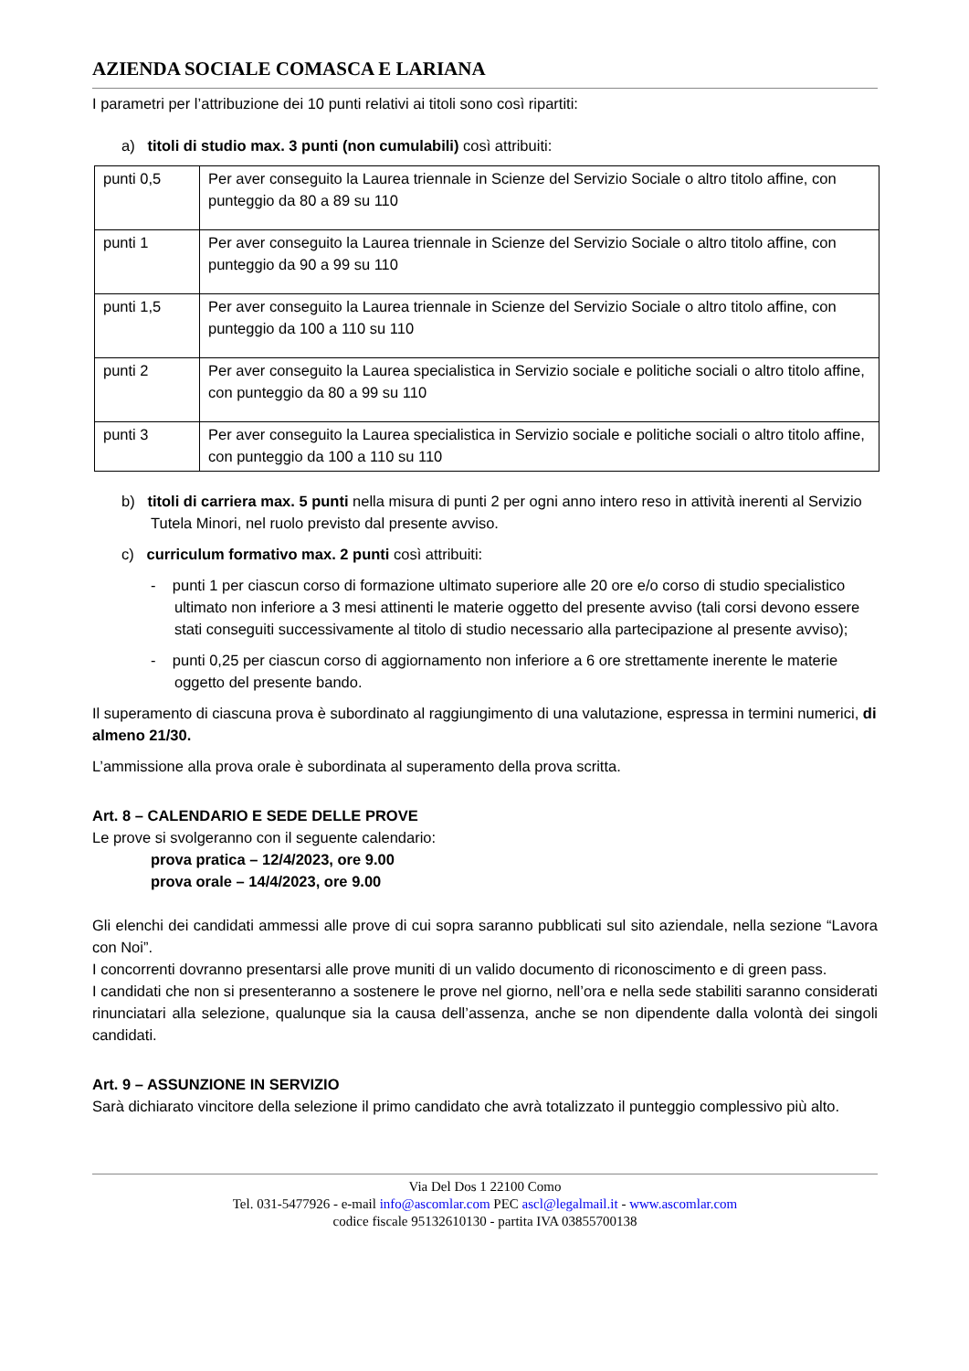AZIENDA SOCIALE COMASCA E LARIANA
I parametri per l’attribuzione dei 10 punti relativi ai titoli sono così ripartiti:
a) titoli di studio max. 3 punti (non cumulabili) così attribuiti:
| punti 0,5 | Per aver conseguito la Laurea triennale in Scienze del Servizio Sociale o altro titolo affine, con punteggio da 80 a 89 su 110 |
| punti 1 | Per aver conseguito la Laurea triennale in Scienze del Servizio Sociale o altro titolo affine, con punteggio da 90 a 99 su 110 |
| punti 1,5 | Per aver conseguito la Laurea triennale in Scienze del Servizio Sociale o altro titolo affine, con punteggio da 100 a 110 su 110 |
| punti 2 | Per aver conseguito la Laurea specialistica in Servizio sociale e politiche sociali o altro titolo affine, con punteggio da 80 a 99 su 110 |
| punti 3 | Per aver conseguito la Laurea specialistica in Servizio sociale e politiche sociali o altro titolo affine, con punteggio da 100 a 110 su 110 |
b) titoli di carriera max. 5 punti nella misura di punti 2 per ogni anno intero reso in attività inerenti al Servizio Tutela Minori, nel ruolo previsto dal presente avviso.
c) curriculum formativo max. 2 punti così attribuiti:
- punti 1 per ciascun corso di formazione ultimato superiore alle 20 ore e/o corso di studio specialistico ultimato non inferiore a 3 mesi attinenti le materie oggetto del presente avviso (tali corsi devono essere stati conseguiti successivamente al titolo di studio necessario alla partecipazione al presente avviso);
- punti 0,25 per ciascun corso di aggiornamento non inferiore a 6 ore strettamente inerente le materie oggetto del presente bando.
Il superamento di ciascuna prova è subordinato al raggiungimento di una valutazione, espressa in termini numerici, di almeno 21/30.
L’ammissione alla prova orale è subordinata al superamento della prova scritta.
Art. 8 – CALENDARIO E SEDE DELLE PROVE
Le prove si svolgeranno con il seguente calendario:
prova pratica – 12/4/2023, ore 9.00
prova orale – 14/4/2023, ore 9.00
Gli elenchi dei candidati ammessi alle prove di cui sopra saranno pubblicati sul sito aziendale, nella sezione “Lavora con Noi”.
I concorrenti dovranno presentarsi alle prove muniti di un valido documento di riconoscimento e di green pass.
I candidati che non si presenteranno a sostenere le prove nel giorno, nell’ora e nella sede stabiliti saranno considerati rinunciatari alla selezione, qualunque sia la causa dell’assenza, anche se non dipendente dalla volontà dei singoli candidati.
Art. 9 – ASSUNZIONE IN SERVIZIO
Sarà dichiarato vincitore della selezione il primo candidato che avrà totalizzato il punteggio complessivo più alto.
Via Del Dos 1 22100 Como
Tel. 031-5477926 - e-mail info@ascomlar.com PEC ascl@legalmail.it - www.ascomlar.com
codice fiscale 95132610130 - partita IVA 03855700138